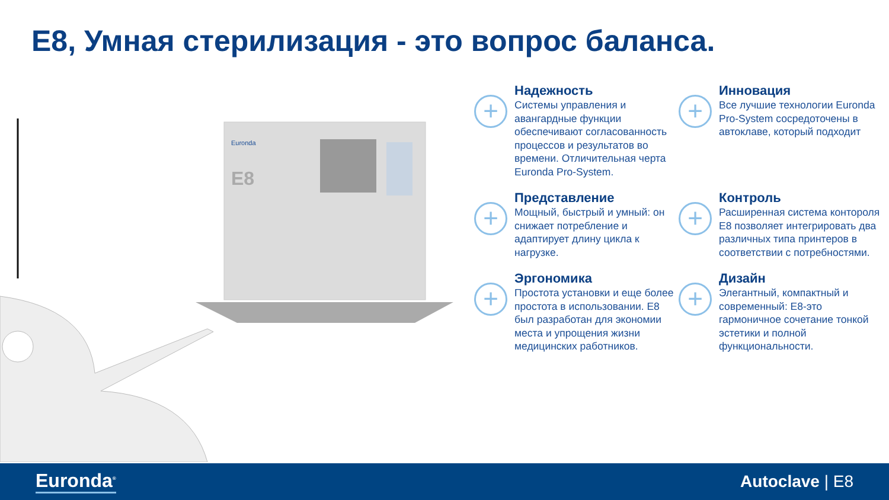E8, Умная стерилизация - это вопрос баланса.
Euronda
E8
+
Надежность
Системы управления и авангардные функции обеспечивают согласованность процессов и результатов во времени. Отличительная черта Euronda Pro-System.
+
Инновация
Все лучшие технологии Euronda Pro-System сосредоточены в автоклаве, который подходит
+
Представление
Мощный, быстрый и умный: он снижает потребление и адаптирует длину цикла к нагрузке.
+
Контроль
Расширенная система контороля E8 позволяет интегрировать два различных типа принтеров в соответствии с потребностями.
+
Эргономика
Простота установки и еще более простота в использовании. E8 был разработан для экономии места и упрощения жизни медицинских работников.
+
Дизайн
Элегантный, компактный и современный: E8-это гармоничное сочетание тонкой эстетики и полной функциональности.
Euronda<sup>®</sup> Autoclave | E8